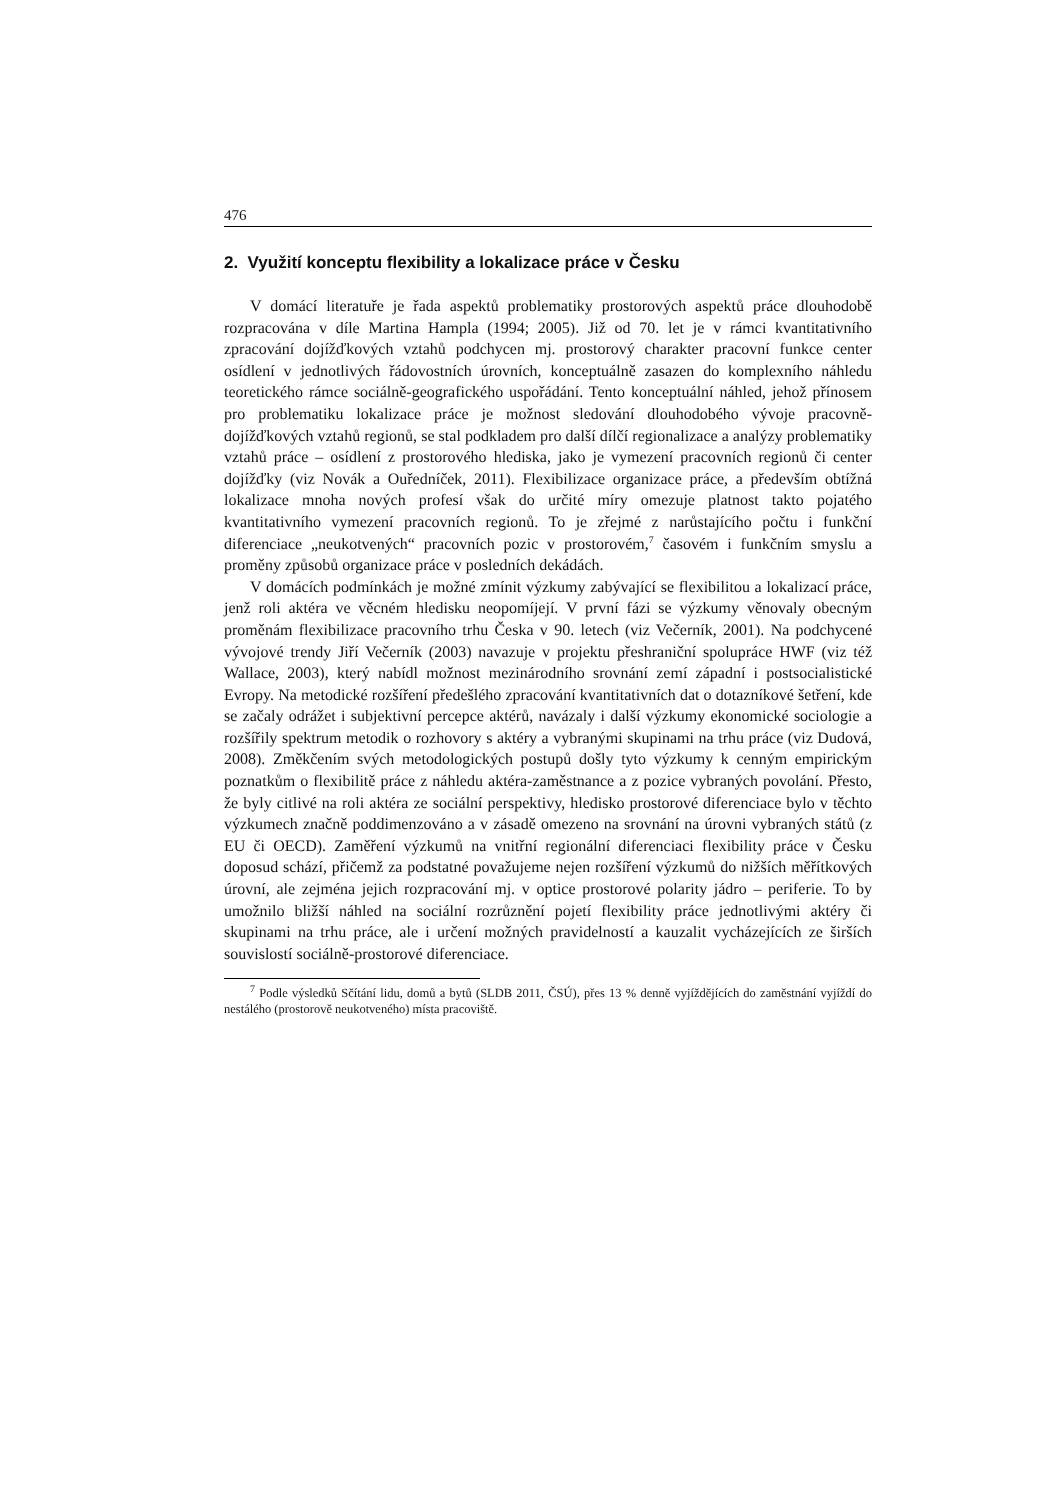476
2. Využití konceptu flexibility a lokalizace práce v Česku
V domácí literatuře je řada aspektů problematiky prostorových aspektů práce dlouhodobě rozpracována v díle Martina Hampla (1994; 2005). Již od 70. let je v rámci kvantitativního zpracování dojížďkových vztahů podchycen mj. prostorový charakter pracovní funkce center osídlení v jednotlivých řádovostních úrovních, konceptuálně zasazen do komplexního náhledu teoretického rámce sociálně-geografického uspořádání. Tento konceptuální náhled, jehož přínosem pro problematiku lokalizace práce je možnost sledování dlouhodobého vývoje pracovně-dojížďkových vztahů regionů, se stal podkladem pro další dílčí regionalizace a analýzy problematiky vztahů práce – osídlení z prostorového hlediska, jako je vymezení pracovních regionů či center dojížďky (viz Novák a Ouředníček, 2011). Flexibilizace organizace práce, a především obtížná lokalizace mnoha nových profesí však do určité míry omezuje platnost takto pojatého kvantitativního vymezení pracovních regionů. To je zřejmé z narůstajícího počtu i funkční diferenciace „neukotvených“ pracovních pozic v prostorovém,<sup>7</sup> časovém i funkčním smyslu a proměny způsobů organizace práce v posledních dekádách.
V domácích podmínkách je možné zmínit výzkumy zabývající se flexibilitou a lokalizací práce, jenž roli aktéra ve věcném hledisku neopomíjejí. V první fázi se výzkumy věnovaly obecným proměnám flexibilizace pracovního trhu Česka v 90. letech (viz Večerník, 2001). Na podchycené vývojové trendy Jiří Večerník (2003) navazuje v projektu přeshraniční spolupráce HWF (viz též Wallace, 2003), který nabídl možnost mezinárodního srovnání zemí západní i postsocialistické Evropy. Na metodické rozšíření předešlého zpracování kvantitativních dat o dotazníkové šetření, kde se začaly odrážet i subjektivní percepce aktérů, navázaly i další výzkumy ekonomické sociologie a rozšířily spektrum metodik o rozhovory s aktéry a vybranými skupinami na trhu práce (viz Dudová, 2008). Změkčením svých metodologických postupů došly tyto výzkumy k cenným empirickým poznatkům o flexibilitě práce z náhledu aktéra-zaměstnance a z pozice vybraných povolání. Přesto, že byly citlivé na roli aktéra ze sociální perspektivy, hledisko prostorové diferenciace bylo v těchto výzkumech značně poddimenzováno a v zásadě omezeno na srovnání na úrovni vybraných států (z EU či OECD). Zaměření výzkumů na vnitřní regionální diferenciaci flexibility práce v Česku doposud schází, přičemž za podstatné považujeme nejen rozšíření výzkumů do nižších měřítkových úrovní, ale zejména jejich rozpracování mj. v optice prostorové polarity jádro – periferie. To by umožnilo bližší náhled na sociální rozrůznění pojetí flexibility práce jednotlivými aktéry či skupinami na trhu práce, ale i určení možných pravidelností a kauzalit vycházejících ze širších souvislostí sociálně-prostorové diferenciace.
<sup>7</sup> Podle výsledků Sčítání lidu, domů a bytů (SLDB 2011, ČSÚ), přes 13 % denně vyjíždějících do zaměstnání vyjíždí do nestálého (prostorově neukotveného) místa pracoviště.